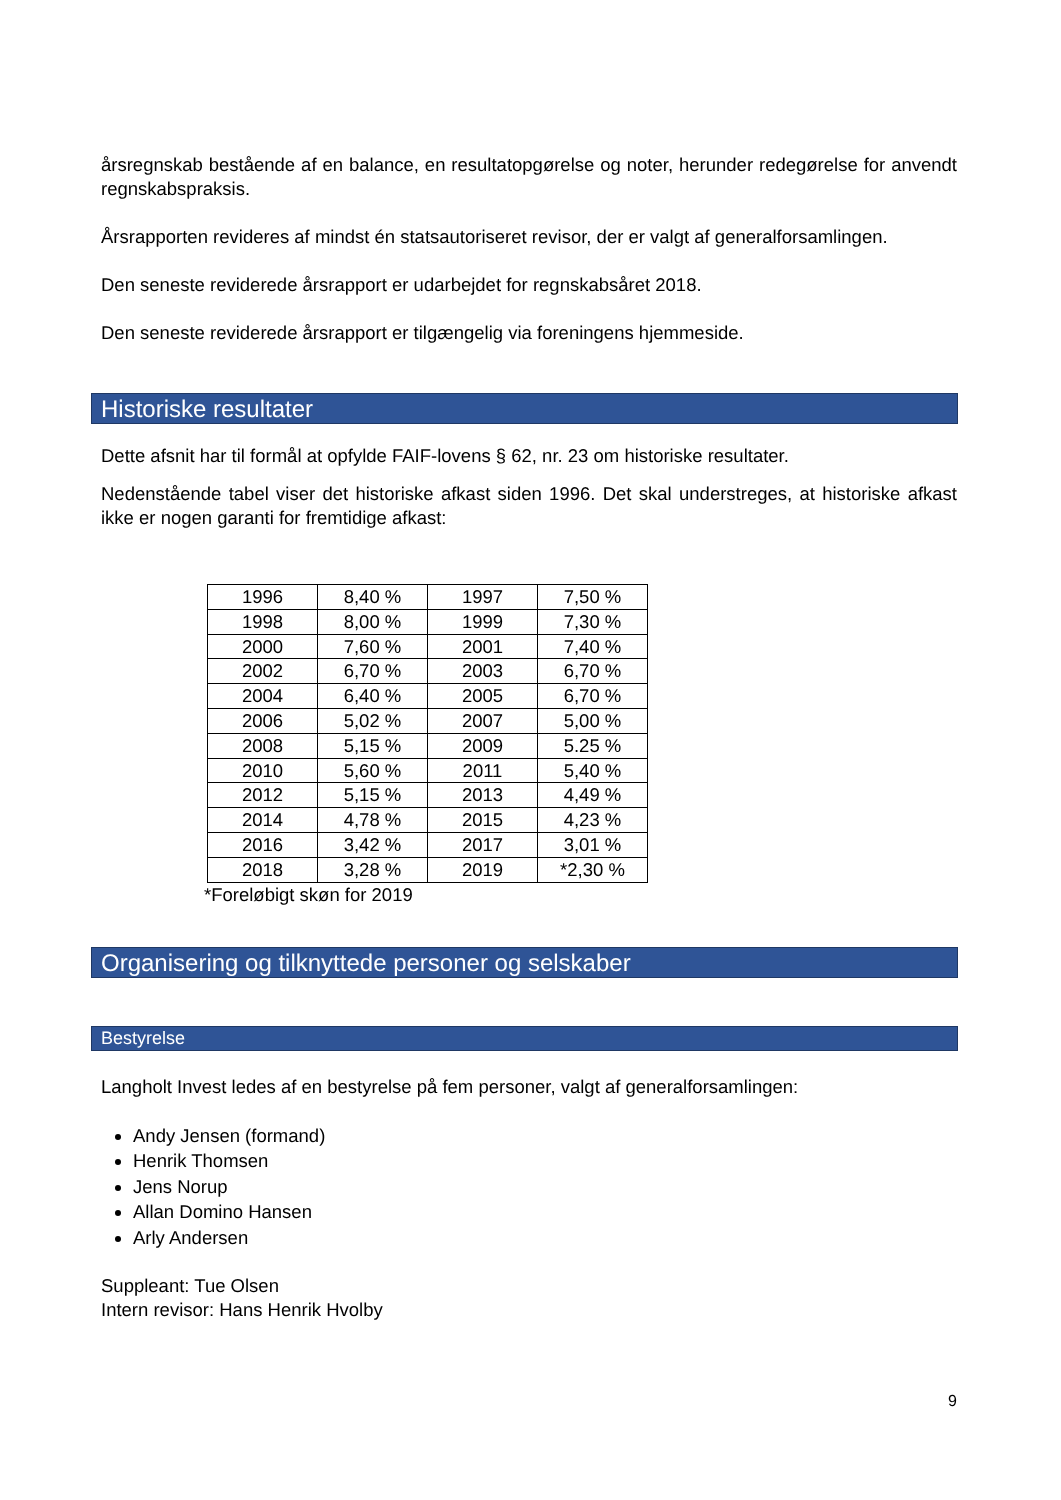årsregnskab bestående af en balance, en resultatopgørelse og noter, herunder redegørelse for anvendt regnskabspraksis.
Årsrapporten revideres af mindst én statsautoriseret revisor, der er valgt af generalforsamlingen.
Den seneste reviderede årsrapport er udarbejdet for regnskabsåret 2018.
Den seneste reviderede årsrapport er tilgængelig via foreningens hjemmeside.
Historiske resultater
Dette afsnit har til formål at opfylde FAIF-lovens § 62, nr. 23 om historiske resultater.
Nedenstående tabel viser det historiske afkast siden 1996. Det skal understreges, at historiske afkast ikke er nogen garanti for fremtidige afkast:
| 1996 | 8,40 % | 1997 | 7,50 % |
| 1998 | 8,00 % | 1999 | 7,30 % |
| 2000 | 7,60 % | 2001 | 7,40 % |
| 2002 | 6,70 % | 2003 | 6,70 % |
| 2004 | 6,40 % | 2005 | 6,70 % |
| 2006 | 5,02 % | 2007 | 5,00 % |
| 2008 | 5,15 % | 2009 | 5.25 % |
| 2010 | 5,60 % | 2011 | 5,40 % |
| 2012 | 5,15 % | 2013 | 4,49 % |
| 2014 | 4,78 % | 2015 | 4,23 % |
| 2016 | 3,42 % | 2017 | 3,01 % |
| 2018 | 3,28 % | 2019 | *2,30 % |
*Foreløbigt skøn for 2019
Organisering og tilknyttede personer og selskaber
Bestyrelse
Langholt Invest ledes af en bestyrelse på fem personer, valgt af generalforsamlingen:
Andy Jensen (formand)
Henrik Thomsen
Jens Norup
Allan Domino Hansen
Arly Andersen
Suppleant: Tue Olsen
Intern revisor: Hans Henrik Hvolby
9